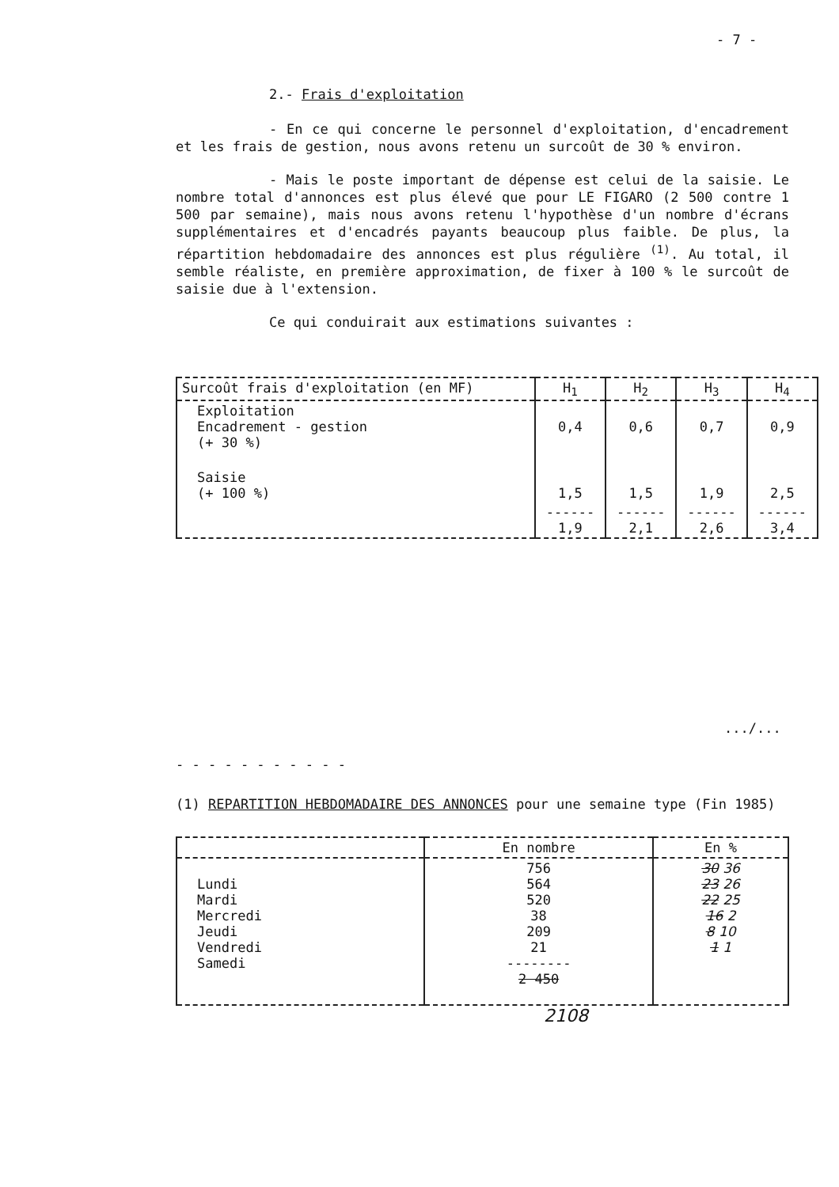- 7 -
2.- Frais d'exploitation
- En ce qui concerne le personnel d'exploitation, d'encadrement et les frais de gestion, nous avons retenu un surcoût de 30 % environ.
- Mais le poste important de dépense est celui de la saisie. Le nombre total d'annonces est plus élevé que pour LE FIGARO (2 500 contre 1 500 par semaine), mais nous avons retenu l'hypothèse d'un nombre d'écrans supplémentaires et d'encadrés payants beaucoup plus faible. De plus, la répartition hebdomadaire des annonces est plus régulière <sup>(1)</sup>. Au total, il semble réaliste, en première approximation, de fixer à 100 % le surcoût de saisie due à l'extension.
Ce qui conduirait aux estimations suivantes :
| Surcoût frais d'exploitation (en MF) | H<sub>1</sub> | H<sub>2</sub> | H<sub>3</sub> | H<sub>4</sub> |
| --- | --- | --- | --- | --- |
| Exploitation Encadrement - gestion (+ 30 %) | 0,4 | 0,6 | 0,7 | 0,9 |
| Saisie (+ 100 %) | 1,5 | 1,5 | 1,9 | 2,5 |
| | ------ 1,9 | ------ 2,1 | ------ 2,6 | ------ 3,4 |
.../...
- - - - - - - - - - -
(1) REPARTITION HEBDOMADAIRE DES ANNONCES pour une semaine type (Fin 1985)
| | En nombre | En % |
| --- | --- | --- |
| Lundi Mardi Mercredi Jeudi Vendredi Samedi | 756 564 520 38 209 21 -------- 2 450 | 30 36 23 26 22 25 16 2 8 10 1 1 |
2108